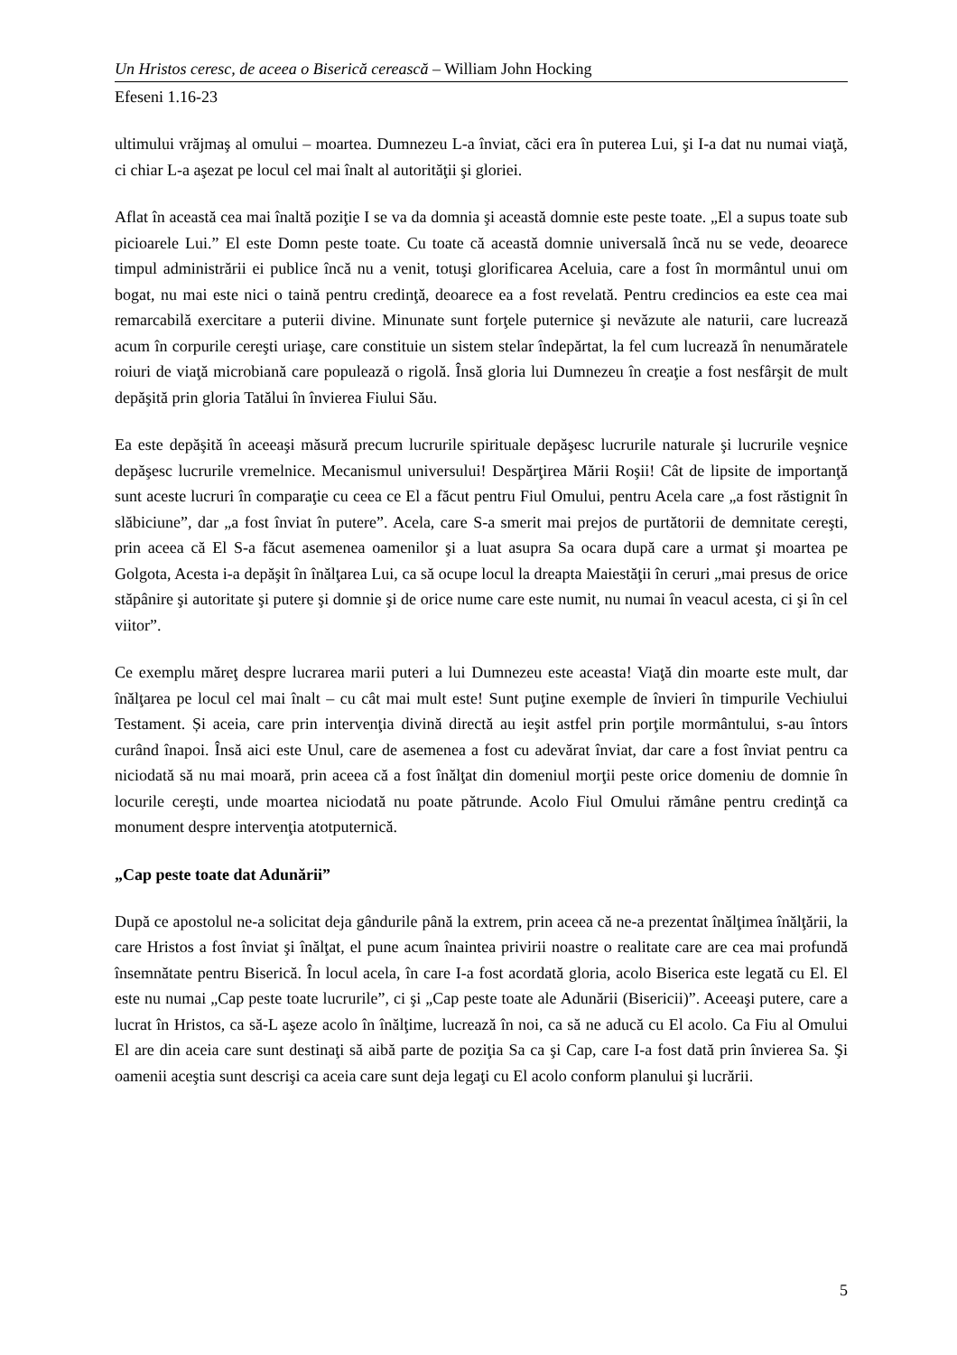Un Hristos ceresc, de aceea o Biserică cerească – William John Hocking
Efeseni 1.16-23
ultimului vrăjmaş al omului – moartea. Dumnezeu L-a înviat, căci era în puterea Lui, şi I-a dat nu numai viaţă, ci chiar L-a aşezat pe locul cel mai înalt al autorităţii şi gloriei.
Aflat în această cea mai înaltă poziţie I se va da domnia şi această domnie este peste toate. „El a supus toate sub picioarele Lui.” El este Domn peste toate. Cu toate că această domnie universală încă nu se vede, deoarece timpul administrării ei publice încă nu a venit, totuşi glorificarea Aceluia, care a fost în mormântul unui om bogat, nu mai este nici o taină pentru credinţă, deoarece ea a fost revelată. Pentru credincios ea este cea mai remarcabilă exercitare a puterii divine. Minunate sunt forţele puternice şi nevăzute ale naturii, care lucrează acum în corpurile cereşti uriaşe, care constituie un sistem stelar îndepărtat, la fel cum lucrează în nenumăratele roiuri de viaţă microbiană care populează o rigolă. Însă gloria lui Dumnezeu în creaţie a fost nesfârşit de mult depăşită prin gloria Tatălui în învierea Fiului Său.
Ea este depăşită în aceeaşi măsură precum lucrurile spirituale depăşesc lucrurile naturale şi lucrurile veşnice depăşesc lucrurile vremelnice. Mecanismul universului! Despărţirea Mării Roşii! Cât de lipsite de importanţă sunt aceste lucruri în comparaţie cu ceea ce El a făcut pentru Fiul Omului, pentru Acela care „a fost răstignit în slăbiciune”, dar „a fost înviat în putere”. Acela, care S-a smerit mai prejos de purtătorii de demnitate cereşti, prin aceea că El S-a făcut asemenea oamenilor şi a luat asupra Sa ocara după care a urmat şi moartea pe Golgota, Acesta i-a depăşit în înălţarea Lui, ca să ocupe locul la dreapta Maiestăţii în ceruri „mai presus de orice stăpânire şi autoritate şi putere şi domnie şi de orice nume care este numit, nu numai în veacul acesta, ci şi în cel viitor”.
Ce exemplu măreţ despre lucrarea marii puteri a lui Dumnezeu este aceasta! Viaţă din moarte este mult, dar înălţarea pe locul cel mai înalt – cu cât mai mult este! Sunt puţine exemple de învieri în timpurile Vechiului Testament. Și aceia, care prin intervenţia divină directă au ieşit astfel prin porţile mormântului, s-au întors curând înapoi. Însă aici este Unul, care de asemenea a fost cu adevărat înviat, dar care a fost înviat pentru ca niciodată să nu mai moară, prin aceea că a fost înălţat din domeniul morţii peste orice domeniu de domnie în locurile cereşti, unde moartea niciodată nu poate pătrunde. Acolo Fiul Omului rămâne pentru credinţă ca monument despre intervenţia atotputernică.
„Cap peste toate dat Adunării”
După ce apostolul ne-a solicitat deja gândurile până la extrem, prin aceea că ne-a prezentat înălţimea înălţării, la care Hristos a fost înviat şi înălţat, el pune acum înaintea privirii noastre o realitate care are cea mai profundă însemnătate pentru Biserică. În locul acela, în care I-a fost acordată gloria, acolo Biserica este legată cu El. El este nu numai „Cap peste toate lucrurile”, ci şi „Cap peste toate ale Adunării (Bisericii)”. Aceeaşi putere, care a lucrat în Hristos, ca să-L aşeze acolo în înălţime, lucrează în noi, ca să ne aducă cu El acolo. Ca Fiu al Omului El are din aceia care sunt destinaţi să aibă parte de poziţia Sa ca şi Cap, care I-a fost dată prin învierea Sa. Şi oamenii aceştia sunt descrişi ca aceia care sunt deja legaţi cu El acolo conform planului şi lucrării.
5